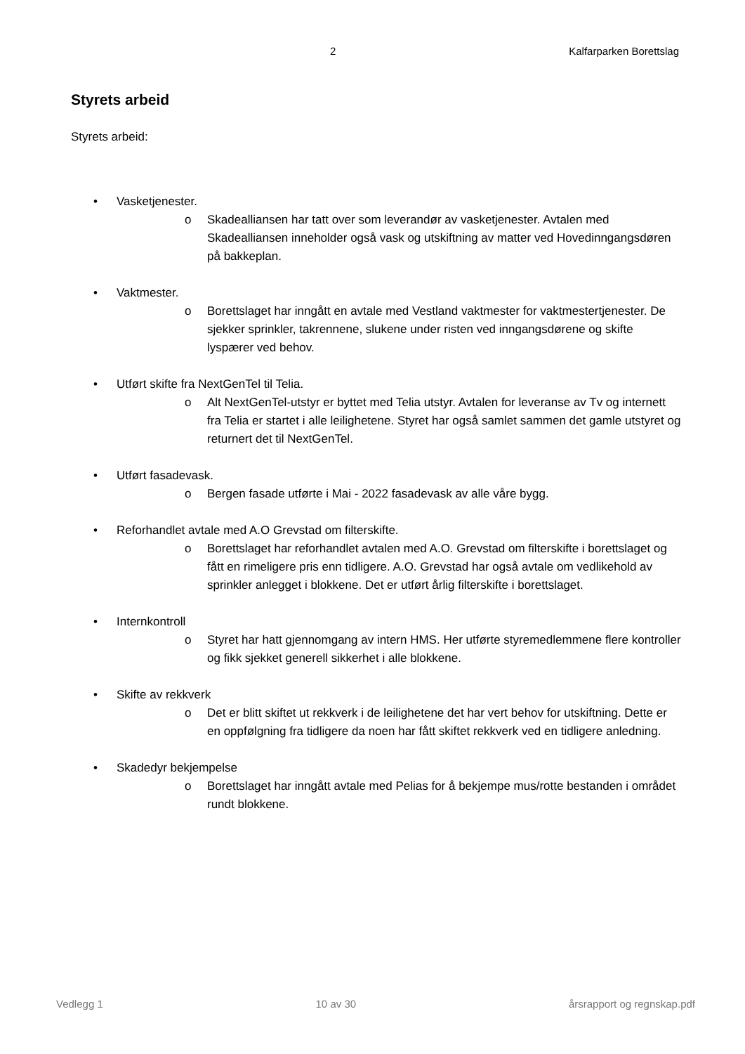2 Kalfarparken Borettslag
Styrets arbeid
Styrets arbeid:
• Vasketjenester.
o Skadealliansen har tatt over som leverandør av vasketjenester. Avtalen med Skadealliansen inneholder også vask og utskiftning av matter ved Hovedinngangsdøren på bakkeplan.
• Vaktmester.
o Borettslaget har inngått en avtale med Vestland vaktmester for vaktmestertjenester. De sjekker sprinkler, takrennene, slukene under risten ved inngangsdørene og skifte lyspærer ved behov.
• Utført skifte fra NextGenTel til Telia.
o Alt NextGenTel-utstyr er byttet med Telia utstyr. Avtalen for leveranse av Tv og internett fra Telia er startet i alle leilighetene. Styret har også samlet sammen det gamle utstyret og returnert det til NextGenTel.
• Utført fasadevask.
o Bergen fasade utførte i Mai - 2022 fasadevask av alle våre bygg.
• Reforhandlet avtale med A.O Grevstad om filterskifte.
o Borettslaget har reforhandlet avtalen med A.O. Grevstad om filterskifte i borettslaget og fått en rimeligere pris enn tidligere. A.O. Grevstad har også avtale om vedlikehold av sprinkler anlegget i blokkene. Det er utført årlig filterskifte i borettslaget.
• Internkontroll
o Styret har hatt gjennomgang av intern HMS. Her utførte styremedlemmene flere kontroller og fikk sjekket generell sikkerhet i alle blokkene.
• Skifte av rekkverk
o Det er blitt skiftet ut rekkverk i de leilighetene det har vert behov for utskiftning. Dette er en oppfølgning fra tidligere da noen har fått skiftet rekkverk ved en tidligere anledning.
• Skadedyr bekjempelse
o Borettslaget har inngått avtale med Pelias for å bekjempe mus/rotte bestanden i området rundt blokkene.
Vedlegg 1 10 av 30 årsrapport og regnskap.pdf